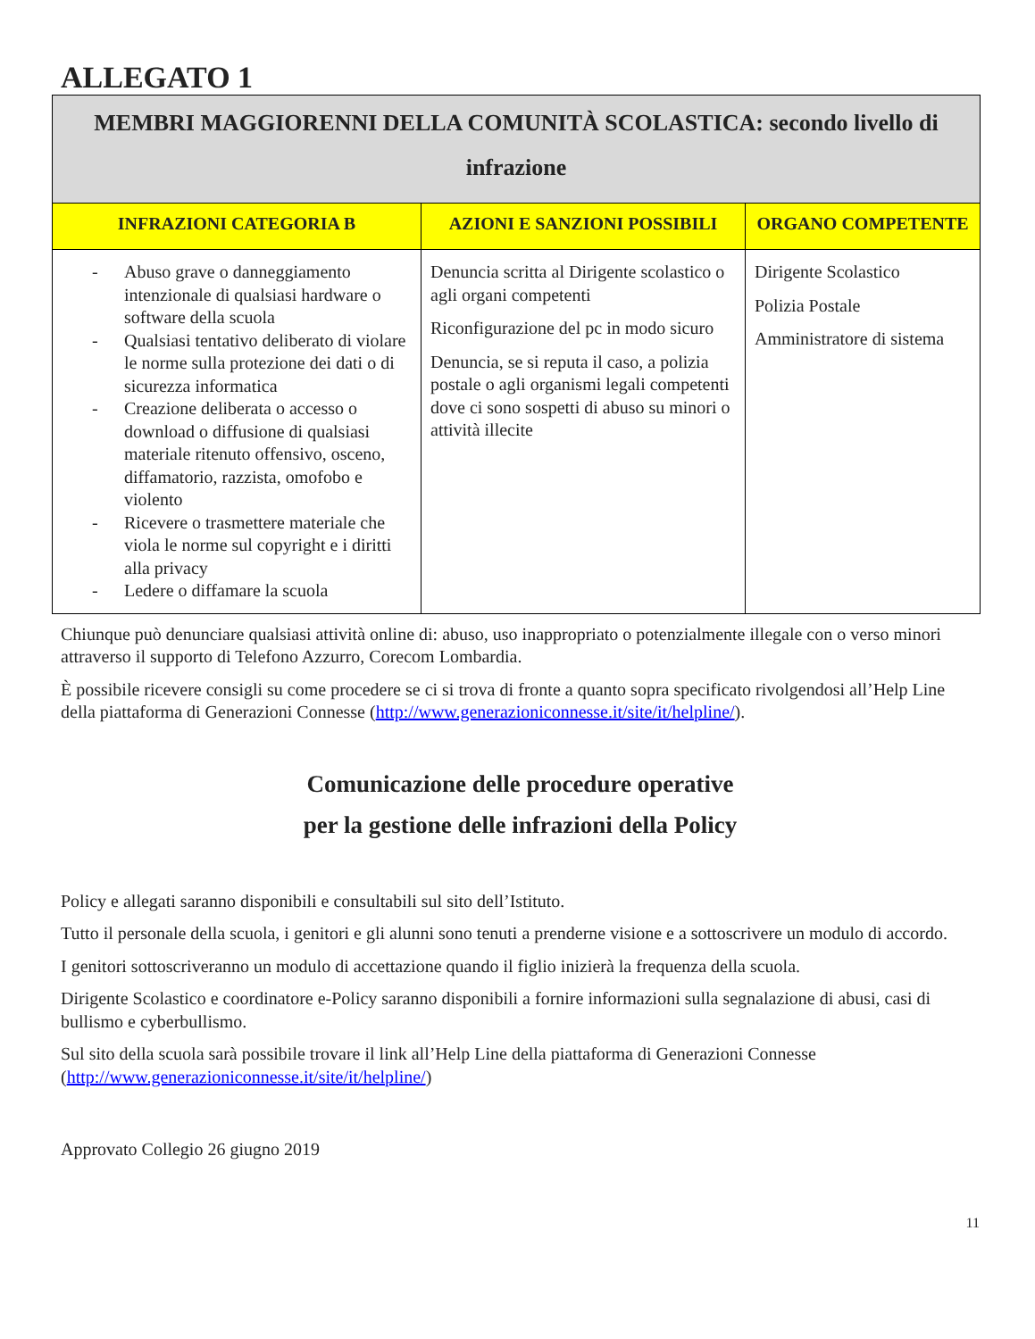ALLEGATO 1
| MEMBRI MAGGIORENNI DELLA COMUNITÀ SCOLASTICA: secondo livello di infrazione | | |
| INFRAZIONI CATEGORIA B | AZIONI E SANZIONI POSSIBILI | ORGANO COMPETENTE |
| - Abuso grave o danneggiamento intenzionale di qualsiasi hardware o software della scuola - Qualsiasi tentativo deliberato di violare le norme sulla protezione dei dati o di sicurezza informatica - Creazione deliberata o accesso o download o diffusione di qualsiasi materiale ritenuto offensivo, osceno, diffamatorio, razzista, omofobo e violento - Ricevere o trasmettere materiale che viola le norme sul copyright e i diritti alla privacy - Ledere o diffamare la scuola | Denuncia scritta al Dirigente scolastico o agli organi competenti Riconfigurazione del pc in modo sicuro Denuncia, se si reputa il caso, a polizia postale o agli organismi legali competenti dove ci sono sospetti di abuso su minori o attività illecite | Dirigente Scolastico Polizia Postale Amministratore di sistema |
Chiunque può denunciare qualsiasi attività online di: abuso, uso inappropriato o potenzialmente illegale con o verso minori attraverso il supporto di Telefono Azzurro, Corecom Lombardia.
È possibile ricevere consigli su come procedere se ci si trova di fronte a quanto sopra specificato rivolgendosi all’Help Line della piattaforma di Generazioni Connesse (http://www.generazioniconnesse.it/site/it/helpline/).
Comunicazione delle procedure operative
per la gestione delle infrazioni della Policy
Policy e allegati saranno disponibili e consultabili sul sito dell’Istituto.
Tutto il personale della scuola, i genitori e gli alunni sono tenuti a prenderne visione e a sottoscrivere un modulo di accordo.
I genitori sottoscriveranno un modulo di accettazione quando il figlio inizierà la frequenza della scuola.
Dirigente Scolastico e coordinatore e-Policy saranno disponibili a fornire informazioni sulla segnalazione di abusi, casi di bullismo e cyberbullismo.
Sul sito della scuola sarà possibile trovare il link all’Help Line della piattaforma di Generazioni Connesse (http://www.generazioniconnesse.it/site/it/helpline/)
Approvato Collegio 26 giugno 2019
11